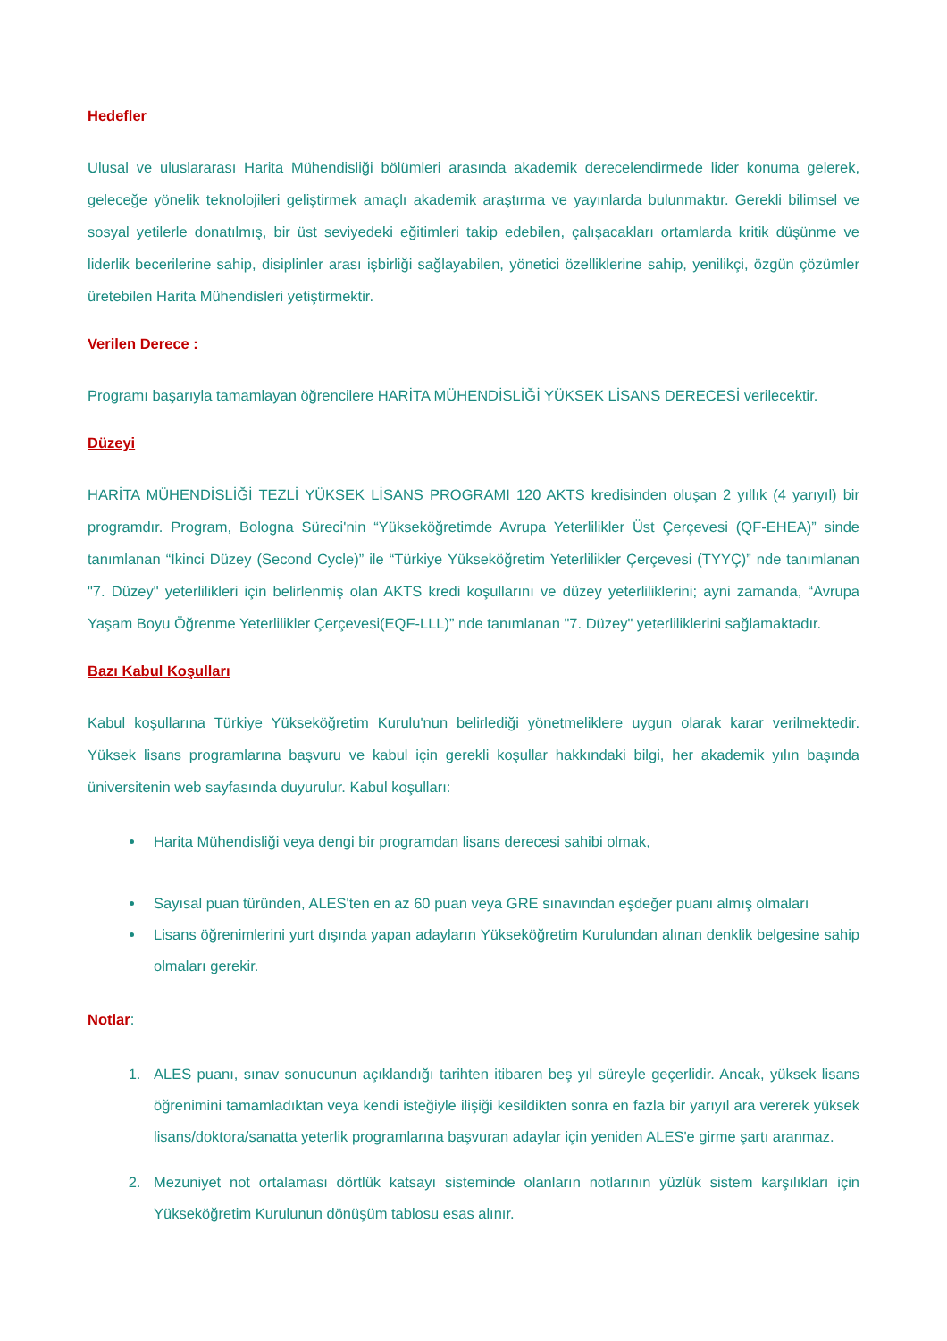Hedefler
Ulusal ve uluslararası Harita Mühendisliği bölümleri arasında akademik derecelendirmede lider konuma gelerek, geleceğe yönelik teknolojileri geliştirmek amaçlı akademik araştırma ve yayınlarda bulunmaktır. Gerekli bilimsel ve sosyal yetilerle donatılmış, bir üst seviyedeki eğitimleri takip edebilen, çalışacakları ortamlarda kritik düşünme ve liderlik becerilerine sahip, disiplinler arası işbirliği sağlayabilen, yönetici özelliklerine sahip, yenilikçi, özgün çözümler üretebilen Harita Mühendisleri yetiştirmektir.
Verilen Derece :
Programı başarıyla tamamlayan öğrencilere HARİTA MÜHENDİSLİĞİ YÜKSEK LİSANS DERECESİ verilecektir.
Düzeyi
HARİTA MÜHENDİSLİĞİ TEZLİ YÜKSEK LİSANS PROGRAMI 120 AKTS kredisinden oluşan 2 yıllık (4 yarıyıl) bir programdır. Program, Bologna Süreci'nin “Yükseköğretimde Avrupa Yeterlilikler Üst Çerçevesi (QF-EHEA)” sinde tanımlanan “İkinci Düzey (Second Cycle)” ile “Türkiye Yükseköğretim Yeterlilikler Çerçevesi (TYYÇ)” nde tanımlanan "7. Düzey" yeterlilikleri için belirlenmiş olan AKTS kredi koşullarını ve düzey yeterliliklerini; ayni zamanda, “Avrupa Yaşam Boyu Öğrenme Yeterlilikler Çerçevesi(EQF-LLL)” nde tanımlanan "7. Düzey" yeterliliklerini sağlamaktadır.
Bazı Kabul Koşulları
Kabul koşullarına Türkiye Yükseköğretim Kurulu'nun belirlediği yönetmeliklere uygun olarak karar verilmektedir. Yüksek lisans programlarına başvuru ve kabul için gerekli koşullar hakkındaki bilgi, her akademik yılın başında üniversitenin web sayfasında duyurulur. Kabul koşulları:
Harita Mühendisliği veya dengi bir programdan lisans derecesi sahibi olmak,
Sayısal puan türünden, ALES'ten en az 60 puan veya GRE sınavından eşdeğer puanı almış olmaları
Lisans öğrenimlerini yurt dışında yapan adayların Yükseköğretim Kurulundan alınan denklik belgesine sahip olmaları gerekir.
Notlar:
1. ALES puanı, sınav sonucunun açıklandığı tarihten itibaren beş yıl süreyle geçerlidir. Ancak, yüksek lisans öğrenimini tamamladıktan veya kendi isteğiyle ilişiği kesildikten sonra en fazla bir yarıyıl ara vererek yüksek lisans/doktora/sanatta yeterlik programlarına başvuran adaylar için yeniden ALES'e girme şartı aranmaz.
2. Mezuniyet not ortalaması dörtlük katsayı sisteminde olanların notlarının yüzlük sistem karşılıkları için Yükseköğretim Kurulunun dönüşüm tablosu esas alınır.